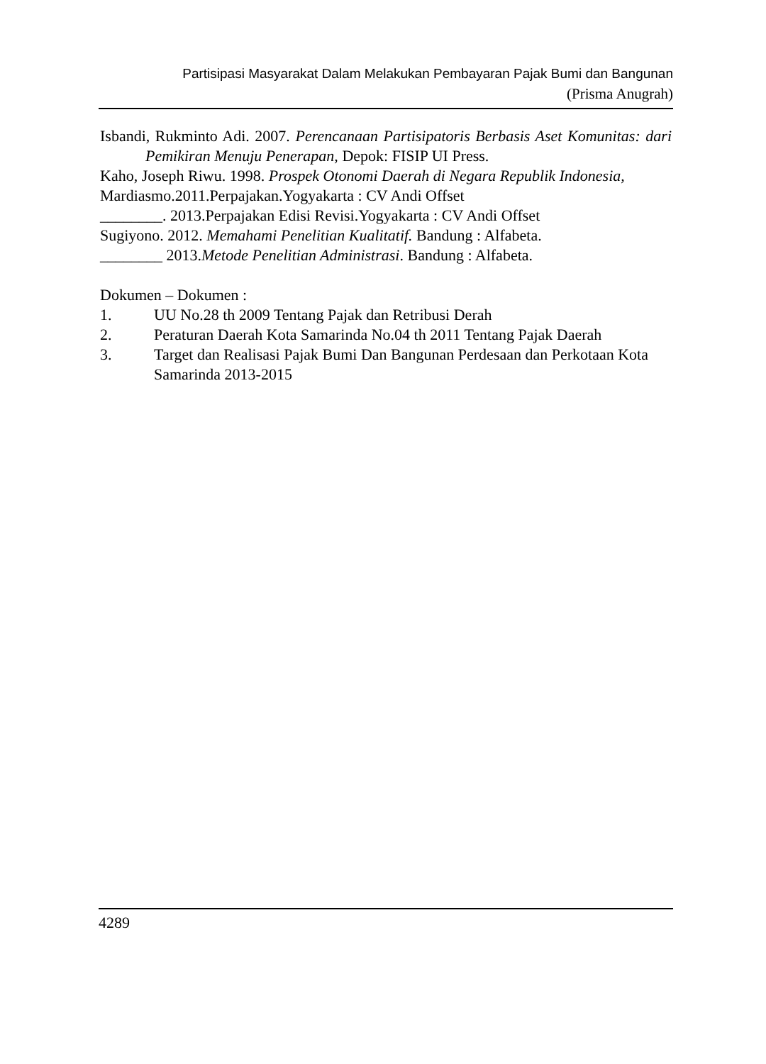Partisipasi Masyarakat Dalam Melakukan Pembayaran Pajak Bumi dan Bangunan
(Prisma Anugrah)
Isbandi, Rukminto Adi. 2007. Perencanaan Partisipatoris Berbasis Aset Komunitas: dari Pemikiran Menuju Penerapan, Depok: FISIP UI Press.
Kaho, Joseph Riwu. 1998. Prospek Otonomi Daerah di Negara Republik Indonesia,
Mardiasmo.2011.Perpajakan.Yogyakarta : CV Andi Offset
________. 2013.Perpajakan Edisi Revisi.Yogyakarta : CV Andi Offset
Sugiyono. 2012. Memahami Penelitian Kualitatif. Bandung : Alfabeta.
________ 2013.Metode Penelitian Administrasi. Bandung : Alfabeta.
Dokumen – Dokumen :
1. UU No.28 th 2009 Tentang Pajak dan Retribusi Derah
2. Peraturan Daerah Kota Samarinda No.04 th 2011 Tentang Pajak Daerah
3. Target dan Realisasi Pajak Bumi Dan Bangunan Perdesaan dan Perkotaan Kota Samarinda 2013-2015
4289